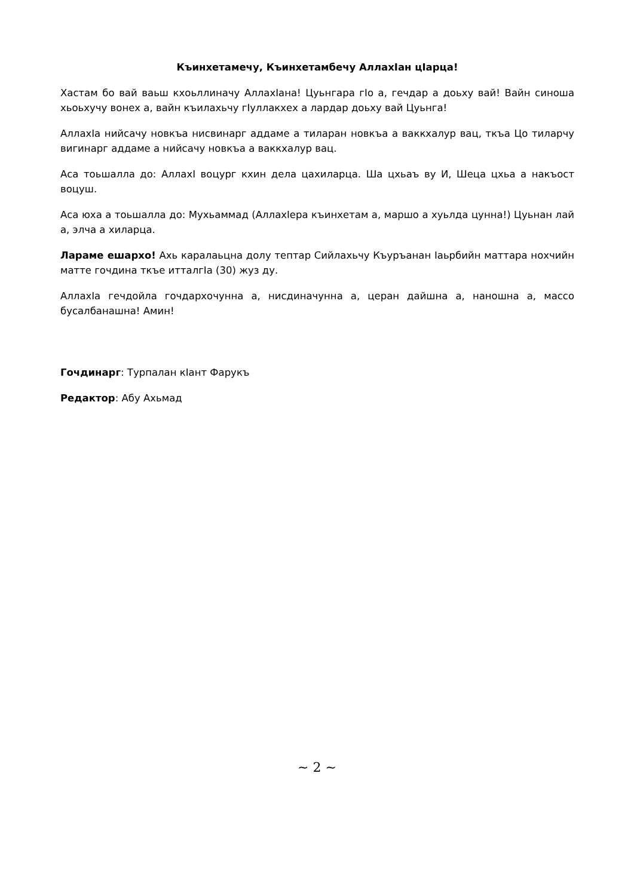Къинхетамечу, Къинхетамбечу АллахIан цIарца!
Хастам бо вай ваьш кхоьллиначу АллахIана! Цуьнгара гIо а, гечдар а доьху вай! Вайн синоша хьоьхучу вонех а, вайн къилахьчу гIуллакхех а лардар доьху вай Цуьнга!
АллахIа нийсачу новкъа нисвинарг аддаме а тиларан новкъа а ваккхалур вац, ткъа Цо тиларчу вигинарг аддаме а нийсачу новкъа а ваккхалур вац.
Аса тоьшалла до: АллахI воцург кхин дела цахиларца. Ша цхьаъ ву И, Шеца цхьа а накъост воцуш.
Аса юха а тоьшалла до: Мухьаммад (АллахIера къинхетам а, маршо а хуьлда цунна!) Цуьнан лай а, элча а хиларца.
Лараме ешархо! Ахь каралаьцна долу тептар Сийлахьчу Къуръанан Iаьрбийн маттара нохчийн матте гочдина ткъе итталгIа (30) жуз ду.
АллахIа гечдойла гочдархочунна а, нисдиначунна а, церан дайшна а, наношна а, массо бусалбанашна! Амин!
Гочдинарг: Турпалан кIант Фарукъ
Редактор: Абу Ахьмад
~ 2 ~